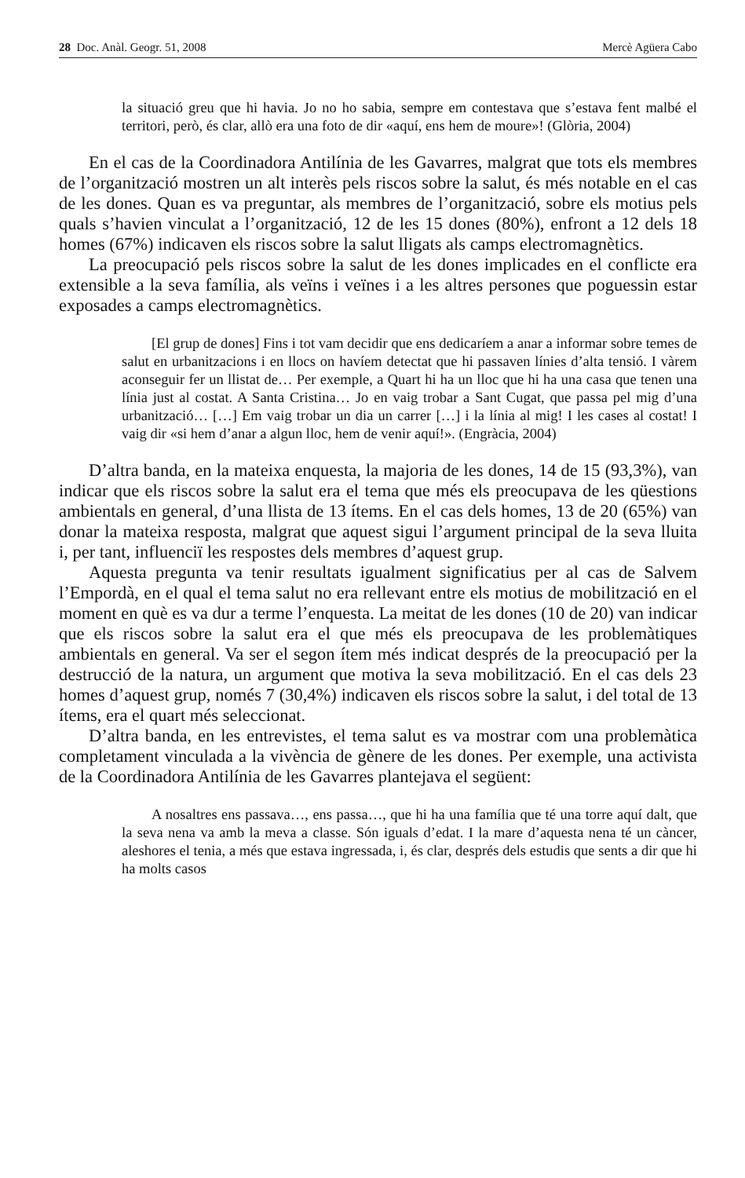28 Doc. Anàl. Geogr. 51, 2008 Mercè Agüera Cabo
la situació greu que hi havia. Jo no ho sabia, sempre em contestava que s’estava fent malbé el territori, però, és clar, allò era una foto de dir «aquí, ens hem de moure»! (Glòria, 2004)
En el cas de la Coordinadora Antilínia de les Gavarres, malgrat que tots els membres de l’organització mostren un alt interès pels riscos sobre la salut, és més notable en el cas de les dones. Quan es va preguntar, als membres de l’organització, sobre els motius pels quals s’havien vinculat a l’organització, 12 de les 15 dones (80%), enfront a 12 dels 18 homes (67%) indicaven els riscos sobre la salut lligats als camps electromagnètics.
La preocupació pels riscos sobre la salut de les dones implicades en el conflicte era extensible a la seva família, als veïns i veïnes i a les altres persones que poguessin estar exposades a camps electromagnètics.
[El grup de dones] Fins i tot vam decidir que ens dedicaríem a anar a informar sobre temes de salut en urbanitzacions i en llocs on havíem detectat que hi passaven línies d’alta tensió. I vàrem aconseguir fer un llistat de… Per exemple, a Quart hi ha un lloc que hi ha una casa que tenen una línia just al costat. A Santa Cristina… Jo en vaig trobar a Sant Cugat, que passa pel mig d’una urbanització… […] Em vaig trobar un dia un carrer […] i la línia al mig! I les cases al costat! I vaig dir «si hem d’anar a algun lloc, hem de venir aquí!». (Engràcia, 2004)
D’altra banda, en la mateixa enquesta, la majoria de les dones, 14 de 15 (93,3%), van indicar que els riscos sobre la salut era el tema que més els preocupava de les qüestions ambientals en general, d’una llista de 13 ítems. En el cas dels homes, 13 de 20 (65%) van donar la mateixa resposta, malgrat que aquest sigui l’argument principal de la seva lluita i, per tant, influenciï les respostes dels membres d’aquest grup.
Aquesta pregunta va tenir resultats igualment significatius per al cas de Salvem l’Empordà, en el qual el tema salut no era rellevant entre els motius de mobilització en el moment en què es va dur a terme l’enquesta. La meitat de les dones (10 de 20) van indicar que els riscos sobre la salut era el que més els preocupava de les problemàtiques ambientals en general. Va ser el segon ítem més indicat després de la preocupació per la destrucció de la natura, un argument que motiva la seva mobilització. En el cas dels 23 homes d’aquest grup, només 7 (30,4%) indicaven els riscos sobre la salut, i del total de 13 ítems, era el quart més seleccionat.
D’altra banda, en les entrevistes, el tema salut es va mostrar com una problemàtica completament vinculada a la vivència de gènere de les dones. Per exemple, una activista de la Coordinadora Antilínia de les Gavarres plantejava el següent:
A nosaltres ens passava…, ens passa…, que hi ha una família que té una torre aquí dalt, que la seva nena va amb la meva a classe. Són iguals d’edat. I la mare d’aquesta nena té un càncer, aleshores el tenia, a més que estava ingressada, i, és clar, després dels estudis que sents a dir que hi ha molts casos